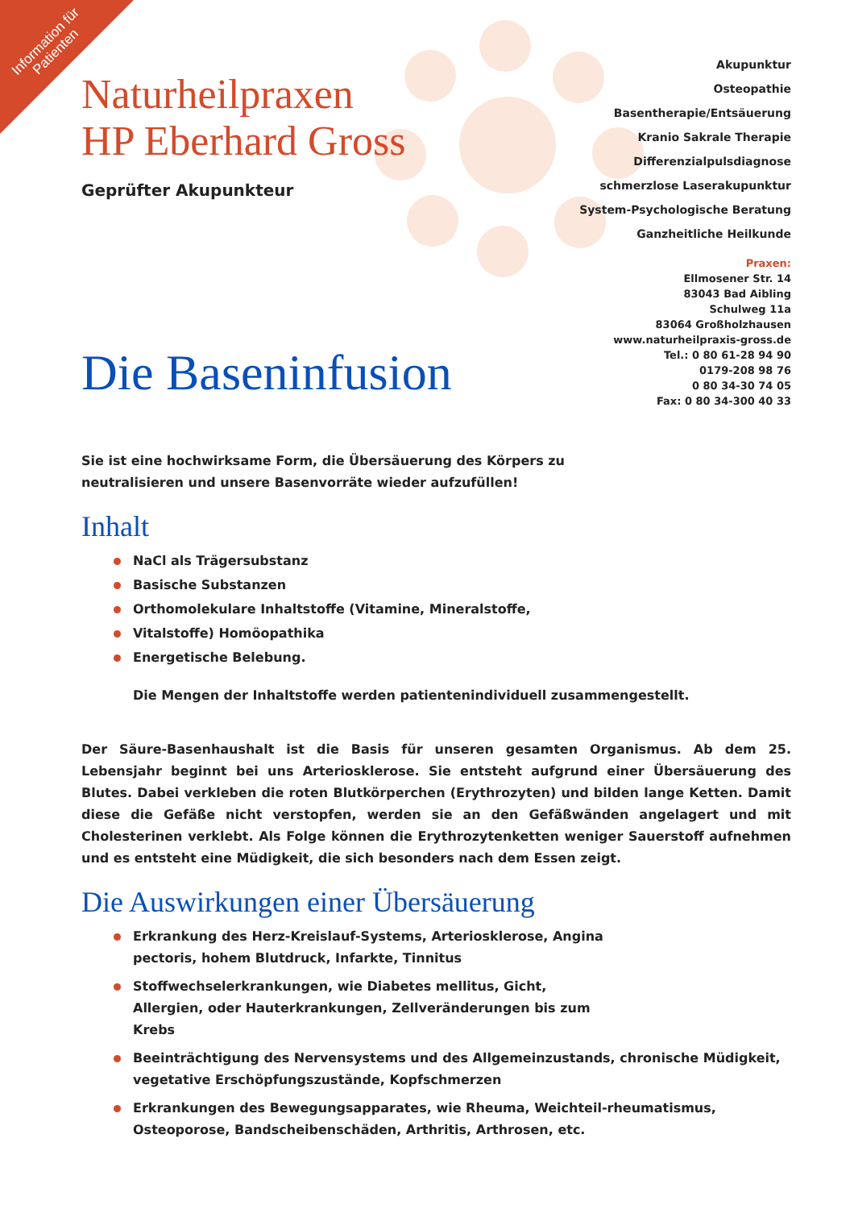Information für Patienten
Naturheilpraxen
HP Eberhard Gross
Geprüfter Akupunkteur
Akupunktur
Osteopathie
Basentherapie/Entsäuerung
Kranio Sakrale Therapie
Differenzialpulsdiagnose
schmerzlose Laserakupunktur
System-Psychologische Beratung
Ganzheitliche Heilkunde
Praxen:
Ellmosener Str. 14
83043 Bad Aibling
Schulweg 11a
83064 Großholzhausen
www.naturheilpraxis-gross.de
Tel.: 0 80 61-28 94 90
0179-208 98 76
0 80 34-30 74 05
Fax: 0 80 34-300 40 33
Die Baseninfusion
Sie ist eine hochwirksame Form, die Übersäuerung des Körpers zu neutralisieren und unsere Basenvorräte wieder aufzufüllen!
Inhalt
NaCl als Trägersubstanz
Basische Substanzen
Orthomolekulare Inhaltstoffe (Vitamine, Mineralstoffe,
Vitalstoffe) Homöopathika
Energetische Belebung.
Die Mengen der Inhaltstoffe werden patientenindividuell zusammengestellt.
Der Säure-Basenhaushalt ist die Basis für unseren gesamten Organismus. Ab dem 25. Lebensjahr beginnt bei uns Arteriosklerose. Sie entsteht aufgrund einer Übersäuerung des Blutes. Dabei verkleben die roten Blutkörperchen (Erythrozyten) und bilden lange Ketten. Damit diese die Gefäße nicht verstopfen, werden sie an den Gefäßwänden angelagert und mit Cholesterinen verklebt. Als Folge können die Erythrozytenketten weniger Sauerstoff aufnehmen und es entsteht eine Müdigkeit, die sich besonders nach dem Essen zeigt.
Die Auswirkungen einer Übersäuerung
Erkrankung des Herz-Kreislauf-Systems, Arteriosklerose, Angina pectoris, hohem Blutdruck, Infarkte, Tinnitus
Stoffwechselerkrankungen, wie Diabetes mellitus, Gicht, Allergien, oder Hauterkrankungen, Zellveränderungen bis zum Krebs
Beeinträchtigung des Nervensystems und des Allgemeinzustands, chronische Müdigkeit, vegetative Erschöpfungszustände, Kopfschmerzen
Erkrankungen des Bewegungsapparates, wie Rheuma, Weichteil-rheumatismus, Osteoporose, Bandscheibenschäden, Arthritis, Arthrosen, etc.